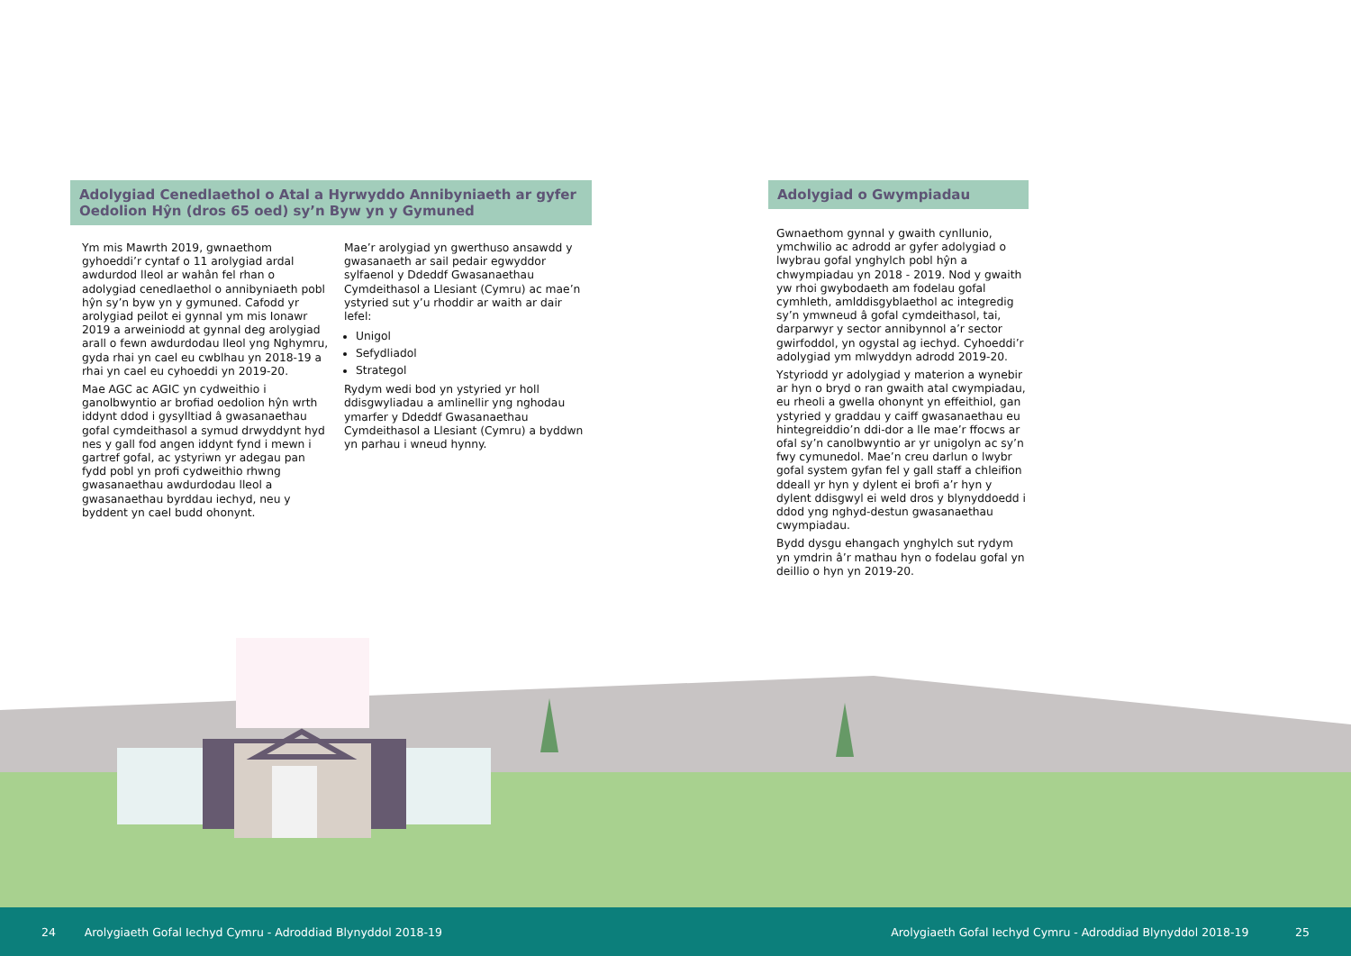Adolygiad Cenedlaethol o Atal a Hyrwyddo Annibyniaeth ar gyfer Oedolion Hŷn (dros 65 oed) sy’n Byw yn y Gymuned
Ym mis Mawrth 2019, gwnaethom gyhoeddi’r cyntaf o 11 arolygiad ardal awdurdod lleol ar wahân fel rhan o adolygiad cenedlaethol o annibyniaeth pobl hŷn sy’n byw yn y gymuned. Cafodd yr arolygiad peilot ei gynnal ym mis Ionawr 2019 a arweiniodd at gynnal deg arolygiad arall o fewn awdurdodau lleol yng Nghymru, gyda rhai yn cael eu cwblhau yn 2018-19 a rhai yn cael eu cyhoeddi yn 2019-20.
Mae AGC ac AGIC yn cydweithio i ganolbwyntio ar brofiad oedolion hŷn wrth iddynt ddod i gysylltiad â gwasanaethau gofal cymdeithasol a symud drwyddynt hyd nes y gall fod angen iddynt fynd i mewn i gartref gofal, ac ystyriwn yr adegau pan fydd pobl yn profi cydweithio rhwng gwasanaethau awdurdodau lleol a gwasanaethau byrddau iechyd, neu y byddent yn cael budd ohonynt.
Mae’r arolygiad yn gwerthuso ansawdd y gwasanaeth ar sail pedair egwyddor sylfaenol y Ddeddf Gwasanaethau Cymdeithasol a Llesiant (Cymru) ac mae’n ystyried sut y’u rhoddir ar waith ar dair lefel:
Unigol
Sefydliadol
Strategol
Rydym wedi bod yn ystyried yr holl ddisgwyliadau a amlinellir yng nghodau ymarfer y Ddeddf Gwasanaethau Cymdeithasol a Llesiant (Cymru) a byddwn yn parhau i wneud hynny.
Adolygiad o Gwympiadau
Gwnaethom gynnal y gwaith cynllunio, ymchwilio ac adrodd ar gyfer adolygiad o lwybrau gofal ynghylch pobl hŷn a chwympiadau yn 2018 - 2019. Nod y gwaith yw rhoi gwybodaeth am fodelau gofal cymhleth, amlddisgyblaethol ac integredig sy’n ymwneud â gofal cymdeithasol, tai, darparwyr y sector annibynnol a’r sector gwirfoddol, yn ogystal ag iechyd. Cyhoeddi’r adolygiad ym mlwyddyn adrodd 2019-20.
Ystyriodd yr adolygiad y materion a wynebir ar hyn o bryd o ran gwaith atal cwympiadau, eu rheoli a gwella ohonynt yn effeithiol, gan ystyried y graddau y caiff gwasanaethau eu hintegreiddio’n ddi-dor a lle mae’r ffocws ar ofal sy’n canolbwyntio ar yr unigolyn ac sy’n fwy cymunedol. Mae’n creu darlun o lwybr gofal system gyfan fel y gall staff a chleifion ddeall yr hyn y dylent ei brofi a’r hyn y dylent ddisgwyl ei weld dros y blynyddoedd i ddod yng nghyd-destun gwasanaethau cwympiadau.
Bydd dysgu ehangach ynghylch sut rydym yn ymdrin â’r mathau hyn o fodelau gofal yn deillio o hyn yn 2019-20.
24 Arolygiaeth Gofal Iechyd Cymru - Adroddiad Blynyddol 2018-19 Arolygiaeth Gofal Iechyd Cymru - Adroddiad Blynyddol 2018-19 25